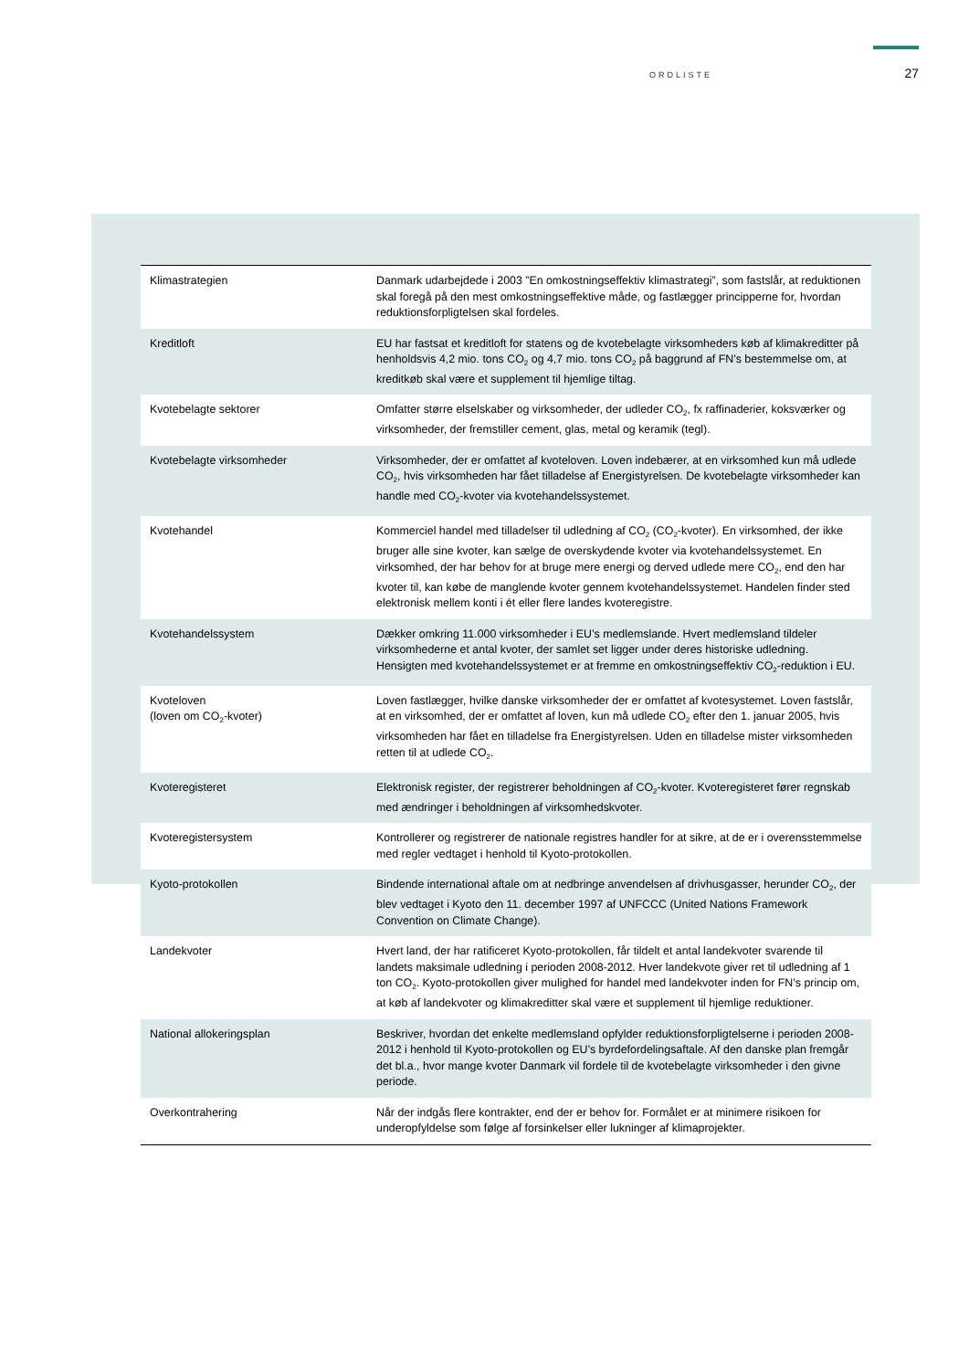ORDLISTE 27
| Klimastrategien | Danmark udarbejdede i 2003 ”En omkostningseffektiv klimastrategi”, som fastslår, at reduktionen skal foregå på den mest omkostningseffektive måde, og fastlægger principperne for, hvordan reduktionsforpligtelsen skal fordeles. |
| Kreditloft | EU har fastsat et kreditloft for statens og de kvotebelagte virksomheders køb af klimakreditter på henholdsvis 4,2 mio. tons CO<sub>2</sub> og 4,7 mio. tons CO<sub>2</sub> på baggrund af FN’s bestemmelse om, at kreditkøb skal være et supplement til hjemlige tiltag. |
| Kvotebelagte sektorer | Omfatter større elselskaber og virksomheder, der udleder CO<sub>2</sub>, fx raffinaderier, koksværker og virksomheder, der fremstiller cement, glas, metal og keramik (tegl). |
| Kvotebelagte virksomheder | Virksomheder, der er omfattet af kvoteloven. Loven indebærer, at en virksomhed kun må udlede CO<sub>2</sub>, hvis virksomheden har fået tilladelse af Energistyrelsen. De kvotebelagte virksomheder kan handle med CO<sub>2</sub>-kvoter via kvotehandelssystemet. |
| Kvotehandel | Kommerciel handel med tilladelser til udledning af CO<sub>2</sub> (CO<sub>2</sub>-kvoter). En virksomhed, der ikke bruger alle sine kvoter, kan sælge de overskydende kvoter via kvotehandelssystemet. En virksomhed, der har behov for at bruge mere energi og derved udlede mere CO<sub>2</sub>, end den har kvoter til, kan købe de manglende kvoter gennem kvotehandelssystemet. Handelen finder sted elektronisk mellem konti i ét eller flere landes kvoteregistre. |
| Kvotehandelssystem | Dækker omkring 11.000 virksomheder i EU’s medlemslande. Hvert medlemsland tildeler virksomhederne et antal kvoter, der samlet set ligger under deres historiske udledning. Hensigten med kvotehandelssystemet er at fremme en omkostningseffektiv CO<sub>2</sub>-reduktion i EU. |
| Kvoteloven (loven om CO<sub>2</sub>-kvoter) | Loven fastlægger, hvilke danske virksomheder der er omfattet af kvotesystemet. Loven fastslår, at en virksomhed, der er omfattet af loven, kun må udlede CO<sub>2</sub> efter den 1. januar 2005, hvis virksomheden har fået en tilladelse fra Energistyrelsen. Uden en tilladelse mister virksomheden retten til at udlede CO<sub>2</sub>. |
| Kvoteregisteret | Elektronisk register, der registrerer beholdningen af CO<sub>2</sub>-kvoter. Kvoteregisteret fører regnskab med ændringer i beholdningen af virksomhedskvoter. |
| Kvoteregistersystem | Kontrollerer og registrerer de nationale registres handler for at sikre, at de er i overensstemmelse med regler vedtaget i henhold til Kyoto-protokollen. |
| Kyoto-protokollen | Bindende international aftale om at nedbringe anvendelsen af drivhusgasser, herunder CO<sub>2</sub>, der blev vedtaget i Kyoto den 11. december 1997 af UNFCCC (United Nations Framework Convention on Climate Change). |
| Landekvoter | Hvert land, der har ratificeret Kyoto-protokollen, får tildelt et antal landekvoter svarende til landets maksimale udledning i perioden 2008-2012. Hver landekvote giver ret til udledning af 1 ton CO<sub>2</sub>. Kyoto-protokollen giver mulighed for handel med landekvoter inden for FN’s princip om, at køb af landekvoter og klimakreditter skal være et supplement til hjemlige reduktioner. |
| National allokeringsplan | Beskriver, hvordan det enkelte medlemsland opfylder reduktionsforpligtelserne i perioden 2008-2012 i henhold til Kyoto-protokollen og EU’s byrdefordelingsaftale. Af den danske plan fremgår det bl.a., hvor mange kvoter Danmark vil fordele til de kvotebelagte virksomheder i den givne periode. |
| Overkontrahering | Når der indgås flere kontrakter, end der er behov for. Formålet er at minimere risikoen for underopfyldelse som følge af forsinkelser eller lukninger af klimaprojekter. |